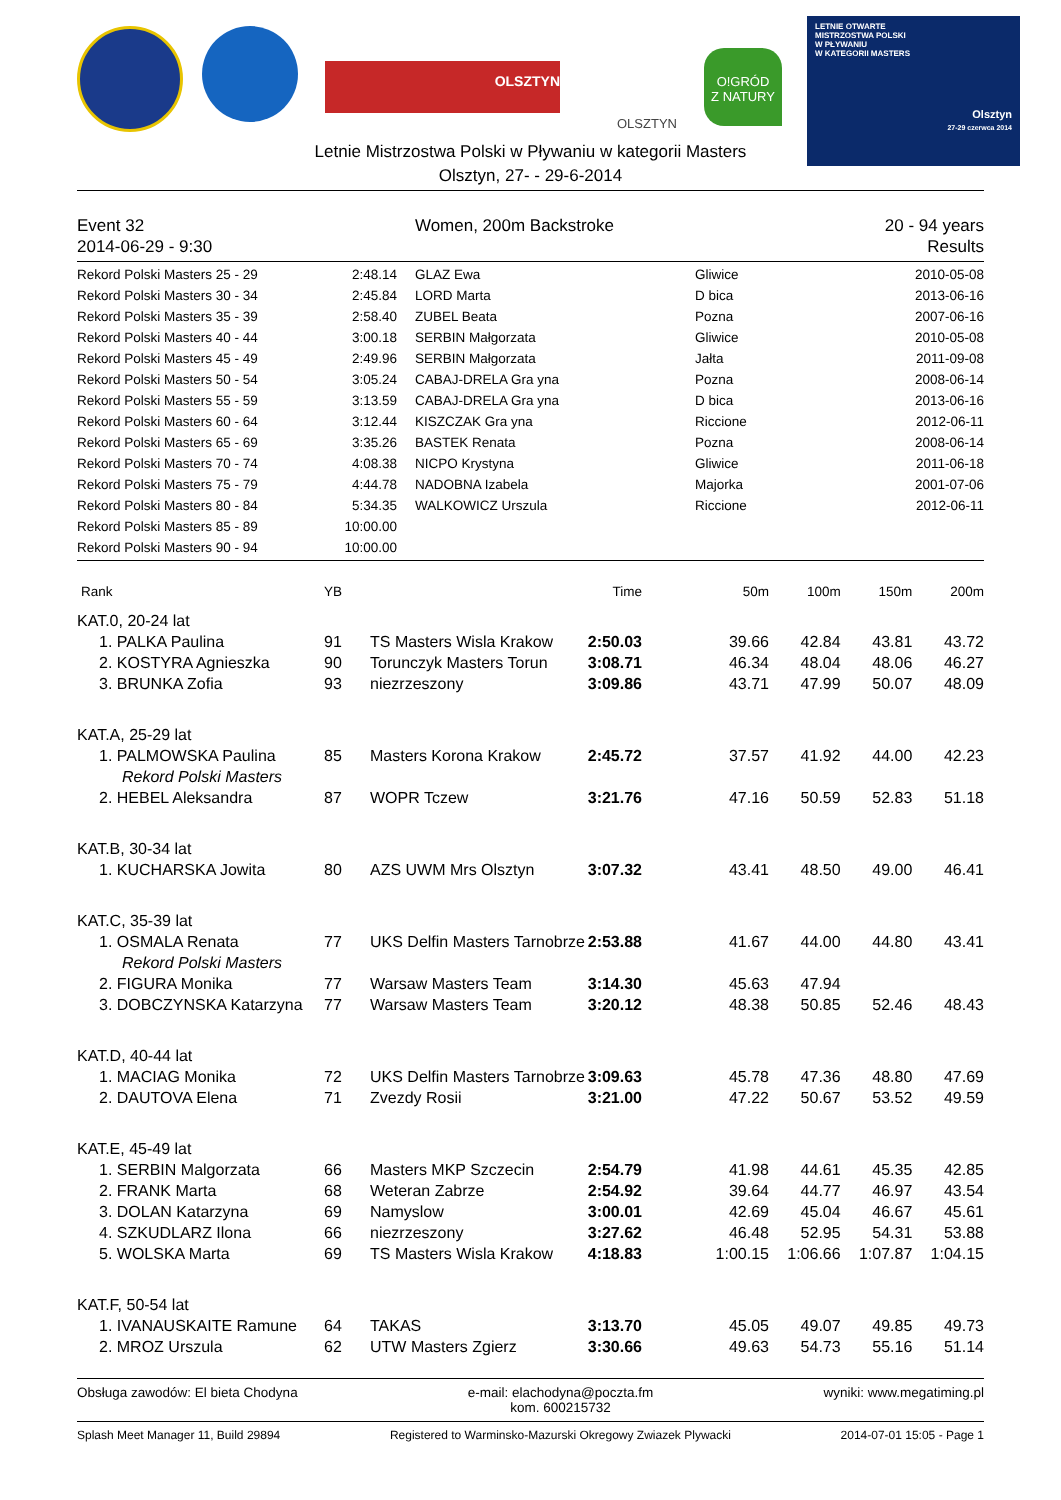OLSZTYN
OLSZTYN
O!GRÓD
Z NATURY
LETNIE OTWARTE
MISTRZOSTWA POLSKI
W PŁYWANIU
W KATEGORII MASTERS
Olsztyn
27-29 czerwca 2014
Letnie Mistrzostwa Polski w Pływaniu w kategorii Masters
Olsztyn, 27- - 29-6-2014
Event 32 Women, 200m Backstroke 20 - 94 years
2014-06-29 - 9:30 Results
| Rekord Polski Masters 25 - 29 | 2:48.14 | GLAZ Ewa | Gliwice | 2010-05-08 |
| Rekord Polski Masters 30 - 34 | 2:45.84 | LORD Marta | D bica | 2013-06-16 |
| Rekord Polski Masters 35 - 39 | 2:58.40 | ZUBEL Beata | Pozna | 2007-06-16 |
| Rekord Polski Masters 40 - 44 | 3:00.18 | SERBIN Małgorzata | Gliwice | 2010-05-08 |
| Rekord Polski Masters 45 - 49 | 2:49.96 | SERBIN Małgorzata | Jałta | 2011-09-08 |
| Rekord Polski Masters 50 - 54 | 3:05.24 | CABAJ-DRELA Gra yna | Pozna | 2008-06-14 |
| Rekord Polski Masters 55 - 59 | 3:13.59 | CABAJ-DRELA Gra yna | D bica | 2013-06-16 |
| Rekord Polski Masters 60 - 64 | 3:12.44 | KISZCZAK Gra yna | Riccione | 2012-06-11 |
| Rekord Polski Masters 65 - 69 | 3:35.26 | BASTEK Renata | Pozna | 2008-06-14 |
| Rekord Polski Masters 70 - 74 | 4:08.38 | NICPO Krystyna | Gliwice | 2011-06-18 |
| Rekord Polski Masters 75 - 79 | 4:44.78 | NADOBNA Izabela | Majorka | 2001-07-06 |
| Rekord Polski Masters 80 - 84 | 5:34.35 | WALKOWICZ Urszula | Riccione | 2012-06-11 |
| Rekord Polski Masters 85 - 89 | 10:00.00 | | | |
| Rekord Polski Masters 90 - 94 | 10:00.00 | | | |
| Rank | YB | | Time | 50m | 100m | 150m | 200m |
| KAT.0, 20-24 lat | | | | | | | |
| 1. PALKA Paulina | 91 | TS Masters Wisla Krakow | 2:50.03 | 39.66 | 42.84 | 43.81 | 43.72 |
| 2. KOSTYRA Agnieszka | 90 | Torunczyk Masters Torun | 3:08.71 | 46.34 | 48.04 | 48.06 | 46.27 |
| 3. BRUNKA Zofia | 93 | niezrzeszony | 3:09.86 | 43.71 | 47.99 | 50.07 | 48.09 |
| KAT.A, 25-29 lat | | | | | | | |
| 1. PALMOWSKA Paulina | 85 | Masters Korona Krakow | 2:45.72 | 37.57 | 41.92 | 44.00 | 42.23 |
| Rekord Polski Masters | | | | | | | |
| 2. HEBEL Aleksandra | 87 | WOPR Tczew | 3:21.76 | 47.16 | 50.59 | 52.83 | 51.18 |
| KAT.B, 30-34 lat | | | | | | | |
| 1. KUCHARSKA Jowita | 80 | AZS UWM Mrs Olsztyn | 3:07.32 | 43.41 | 48.50 | 49.00 | 46.41 |
| KAT.C, 35-39 lat | | | | | | | |
| 1. OSMALA Renata | 77 | UKS Delfin Masters Tarnobrze | 2:53.88 | 41.67 | 44.00 | 44.80 | 43.41 |
| Rekord Polski Masters | | | | | | | |
| 2. FIGURA Monika | 77 | Warsaw Masters Team | 3:14.30 | 45.63 | 47.94 | | |
| 3. DOBCZYNSKA Katarzyna | 77 | Warsaw Masters Team | 3:20.12 | 48.38 | 50.85 | 52.46 | 48.43 |
| KAT.D, 40-44 lat | | | | | | | |
| 1. MACIAG Monika | 72 | UKS Delfin Masters Tarnobrze | 3:09.63 | 45.78 | 47.36 | 48.80 | 47.69 |
| 2. DAUTOVA Elena | 71 | Zvezdy Rosii | 3:21.00 | 47.22 | 50.67 | 53.52 | 49.59 |
| KAT.E, 45-49 lat | | | | | | | |
| 1. SERBIN Malgorzata | 66 | Masters MKP Szczecin | 2:54.79 | 41.98 | 44.61 | 45.35 | 42.85 |
| 2. FRANK Marta | 68 | Weteran Zabrze | 2:54.92 | 39.64 | 44.77 | 46.97 | 43.54 |
| 3. DOLAN Katarzyna | 69 | Namyslow | 3:00.01 | 42.69 | 45.04 | 46.67 | 45.61 |
| 4. SZKUDLARZ Ilona | 66 | niezrzeszony | 3:27.62 | 46.48 | 52.95 | 54.31 | 53.88 |
| 5. WOLSKA Marta | 69 | TS Masters Wisla Krakow | 4:18.83 | 1:00.15 | 1:06.66 | 1:07.87 | 1:04.15 |
| KAT.F, 50-54 lat | | | | | | | |
| 1. IVANAUSKAITE Ramune | 64 | TAKAS | 3:13.70 | 45.05 | 49.07 | 49.85 | 49.73 |
| 2. MROZ Urszula | 62 | UTW Masters Zgierz | 3:30.66 | 49.63 | 54.73 | 55.16 | 51.14 |
Obsługa zawodów: El bieta Chodyna e-mail: elachodyna@poczta.fm
kom. 600215732 wyniki: www.megatiming.pl
Splash Meet Manager 11, Build 29894 Registered to Warminsko-Mazurski Okregowy Zwiazek Plywacki 2014-07-01 15:05 - Page 1